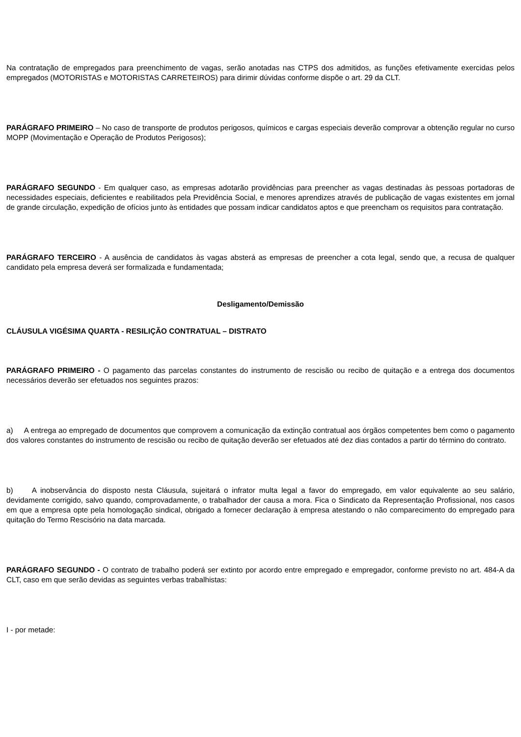Na contratação de empregados para preenchimento de vagas, serão anotadas nas CTPS dos admitidos, as funções efetivamente exercidas pelos empregados (MOTORISTAS e MOTORISTAS CARRETEIROS) para dirimir dúvidas conforme dispõe o art. 29 da CLT.
PARÁGRAFO PRIMEIRO – No caso de transporte de produtos perigosos, químicos e cargas especiais deverão comprovar a obtenção regular no curso MOPP (Movimentação e Operação de Produtos Perigosos);
PARÁGRAFO SEGUNDO - Em qualquer caso, as empresas adotarão providências para preencher as vagas destinadas às pessoas portadoras de necessidades especiais, deficientes e reabilitados pela Previdência Social, e menores aprendizes através de publicação de vagas existentes em jornal de grande circulação, expedição de ofícios junto às entidades que possam indicar candidatos aptos e que preencham os requisitos para contratação.
PARÁGRAFO TERCEIRO - A ausência de candidatos às vagas absterá as empresas de preencher a cota legal, sendo que, a recusa de qualquer candidato pela empresa deverá ser formalizada e fundamentada;
Desligamento/Demissão
CLÁUSULA VIGÉSIMA QUARTA - RESILIÇÃO CONTRATUAL – DISTRATO
PARÁGRAFO PRIMEIRO - O pagamento das parcelas constantes do instrumento de rescisão ou recibo de quitação e a entrega dos documentos necessários deverão ser efetuados nos seguintes prazos:
a) A entrega ao empregado de documentos que comprovem a comunicação da extinção contratual aos órgãos competentes bem como o pagamento dos valores constantes do instrumento de rescisão ou recibo de quitação deverão ser efetuados até dez dias contados a partir do término do contrato.
b) A inobservância do disposto nesta Cláusula, sujeitará o infrator multa legal a favor do empregado, em valor equivalente ao seu salário, devidamente corrigido, salvo quando, comprovadamente, o trabalhador der causa a mora. Fica o Sindicato da Representação Profissional, nos casos em que a empresa opte pela homologação sindical, obrigado a fornecer declaração à empresa atestando o não comparecimento do empregado para quitação do Termo Rescisório na data marcada.
PARÁGRAFO SEGUNDO - O contrato de trabalho poderá ser extinto por acordo entre empregado e empregador, conforme previsto no art. 484-A da CLT, caso em que serão devidas as seguintes verbas trabalhistas:
I - por metade: